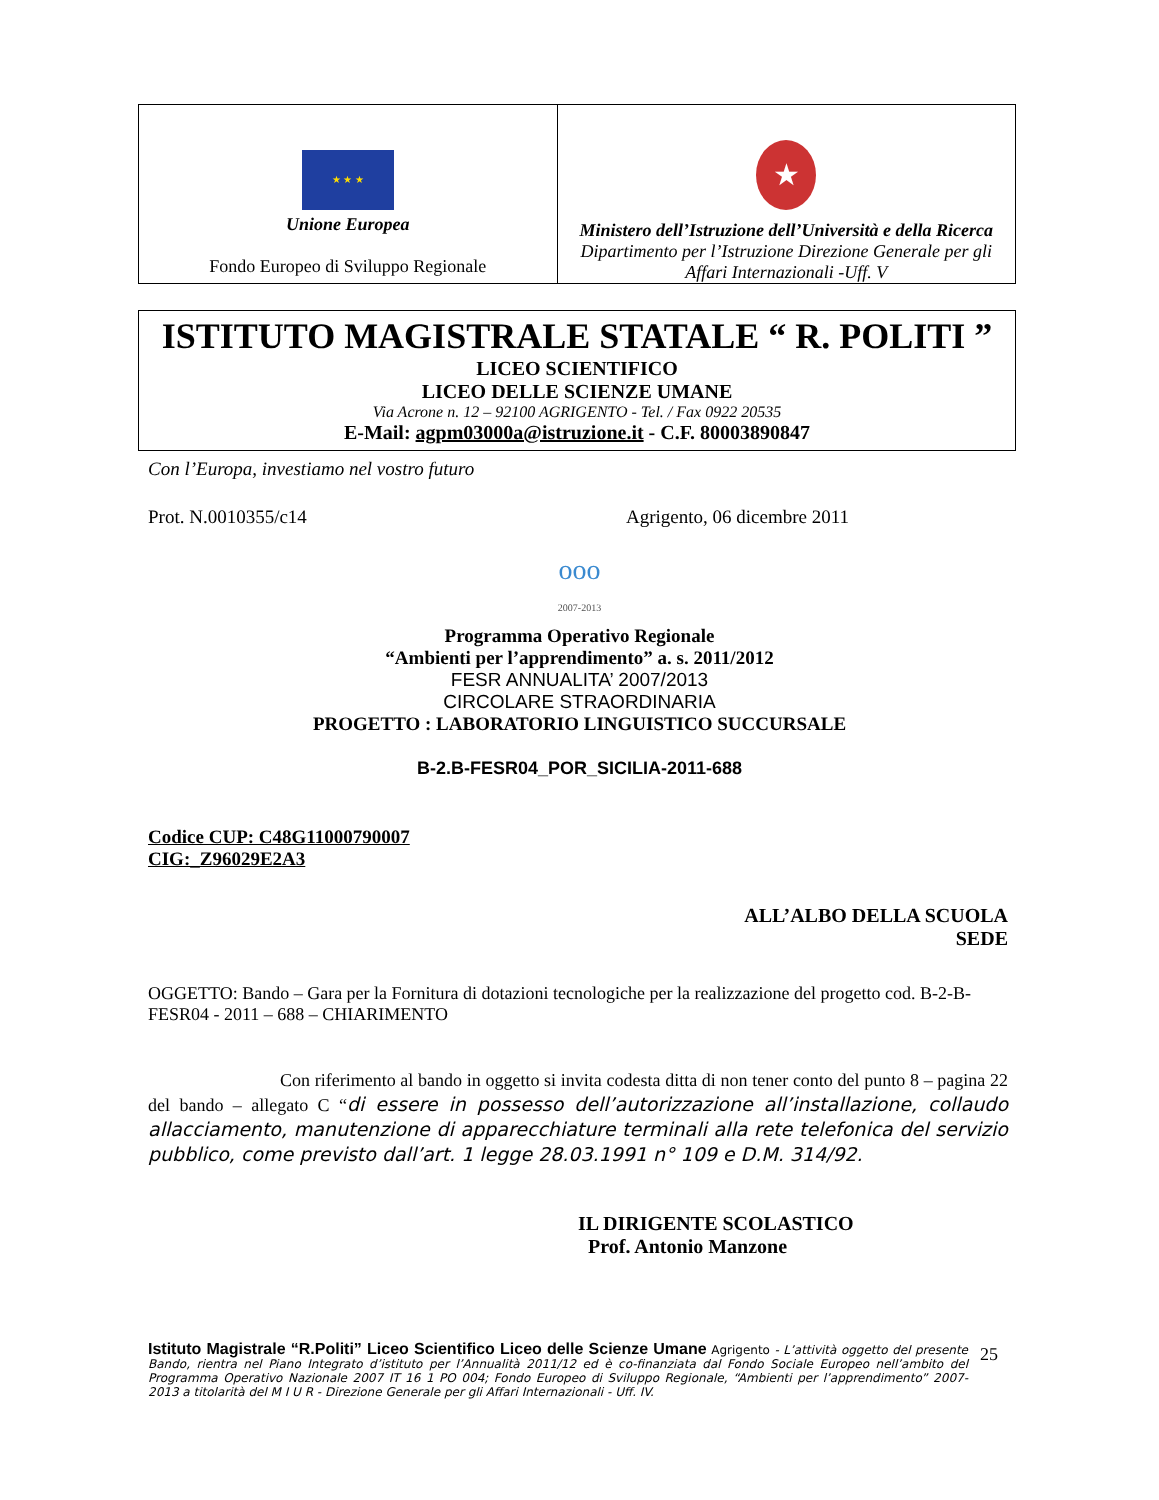★ ★ ★
Unione Europea
Fondo Europeo di Sviluppo Regionale
★
Ministero dell’Istruzione dell’Università e della Ricerca
Dipartimento per l’Istruzione Direzione Generale per gli Affari Internazionali -Uff. V
ISTITUTO MAGISTRALE STATALE “ R. POLITI ”
LICEO SCIENTIFICO
LICEO DELLE SCIENZE UMANE
Via Acrone n. 12 – 92100 AGRIGENTO - Tel. / Fax 0922 20535
E-Mail: agpm03000a@istruzione.it - C.F. 80003890847
Con l’Europa, investiamo nel vostro futuro
Prot. N.0010355/c14 Agrigento, 06 dicembre 2011
ooo
2007-2013
Programma Operativo Regionale
“Ambienti per l’apprendimento” a. s. 2011/2012
FESR ANNUALITA’ 2007/2013
CIRCOLARE STRAORDINARIA
PROGETTO : LABORATORIO LINGUISTICO SUCCURSALE
B-2.B-FESR04_POR_SICILIA-2011-688
Codice CUP: C48G11000790007
CIG:_Z96029E2A3
ALL’ALBO DELLA SCUOLA
SEDE
OGGETTO: Bando – Gara per la Fornitura di dotazioni tecnologiche per la realizzazione del progetto cod. B-2-B-FESR04 - 2011 – 688 – CHIARIMENTO
Con riferimento al bando in oggetto si invita codesta ditta di non tener conto del punto 8 – pagina 22 del bando – allegato C “di essere in possesso dell’autorizzazione all’installazione, collaudo allacciamento, manutenzione di apparecchiature terminali alla rete telefonica del servizio pubblico, come previsto dall’art. 1 legge 28.03.1991 n° 109 e D.M. 314/92.
IL DIRIGENTE SCOLASTICO
Prof. Antonio Manzone
Istituto Magistrale “R.Politi” Liceo Scientifico Liceo delle Scienze Umane Agrigento - L’attività oggetto del presente Bando, rientra nel Piano Integrato d’istituto per l’Annualità 2011/12 ed è co-finanziata dal Fondo Sociale Europeo nell’ambito del Programma Operativo Nazionale 2007 IT 16 1 PO 004; Fondo Europeo di Sviluppo Regionale, “Ambienti per l’apprendimento” 2007-2013 a titolarità del M I U R - Direzione Generale per gli Affari Internazionali - Uff. IV.
25